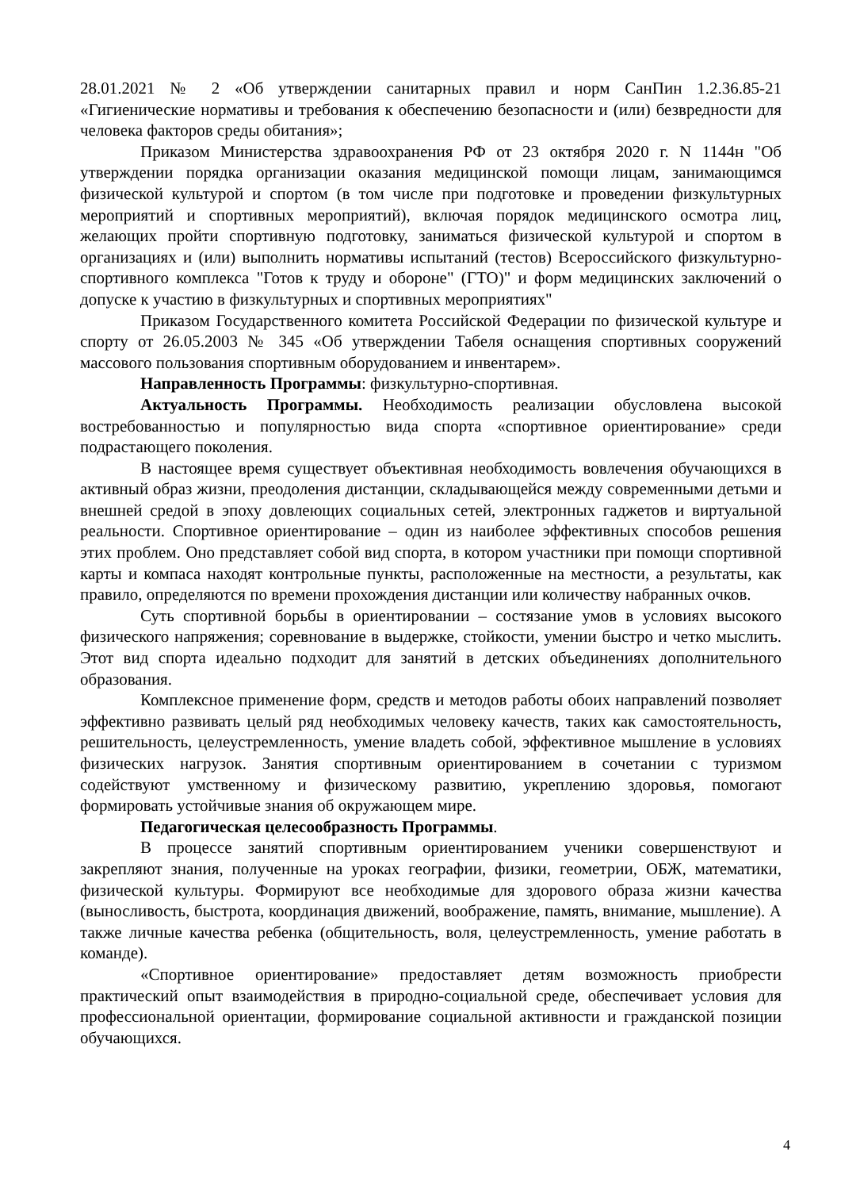28.01.2021 № 2 «Об утверждении санитарных правил и норм СанПин 1.2.36.85-21 «Гигиенические нормативы и требования к обеспечению безопасности и (или) безвредности для человека факторов среды обитания»;
Приказом Министерства здравоохранения РФ от 23 октября 2020 г. N 1144н "Об утверждении порядка организации оказания медицинской помощи лицам, занимающимся физической культурой и спортом (в том числе при подготовке и проведении физкультурных мероприятий и спортивных мероприятий), включая порядок медицинского осмотра лиц, желающих пройти спортивную подготовку, заниматься физической культурой и спортом в организациях и (или) выполнить нормативы испытаний (тестов) Всероссийского физкультурно-спортивного комплекса "Готов к труду и обороне" (ГТО)" и форм медицинских заключений о допуске к участию в физкультурных и спортивных мероприятиях"
Приказом Государственного комитета Российской Федерации по физической культуре и спорту от 26.05.2003 № 345 «Об утверждении Табеля оснащения спортивных сооружений массового пользования спортивным оборудованием и инвентарем».
Направленность Программы: физкультурно-спортивная.
Актуальность Программы. Необходимость реализации обусловлена высокой востребованностью и популярностью вида спорта «спортивное ориентирование» среди подрастающего поколения.
В настоящее время существует объективная необходимость вовлечения обучающихся в активный образ жизни, преодоления дистанции, складывающейся между современными детьми и внешней средой в эпоху довлеющих социальных сетей, электронных гаджетов и виртуальной реальности. Спортивное ориентирование – один из наиболее эффективных способов решения этих проблем. Оно представляет собой вид спорта, в котором участники при помощи спортивной карты и компаса находят контрольные пункты, расположенные на местности, а результаты, как правило, определяются по времени прохождения дистанции или количеству набранных очков.
Суть спортивной борьбы в ориентировании – состязание умов в условиях высокого физического напряжения; соревнование в выдержке, стойкости, умении быстро и четко мыслить. Этот вид спорта идеально подходит для занятий в детских объединениях дополнительного образования.
Комплексное применение форм, средств и методов работы обоих направлений позволяет эффективно развивать целый ряд необходимых человеку качеств, таких как самостоятельность, решительность, целеустремленность, умение владеть собой, эффективное мышление в условиях физических нагрузок. Занятия спортивным ориентированием в сочетании с туризмом содействуют умственному и физическому развитию, укреплению здоровья, помогают формировать устойчивые знания об окружающем мире.
Педагогическая целесообразность Программы.
В процессе занятий спортивным ориентированием ученики совершенствуют и закрепляют знания, полученные на уроках географии, физики, геометрии, ОБЖ, математики, физической культуры. Формируют все необходимые для здорового образа жизни качества (выносливость, быстрота, координация движений, воображение, память, внимание, мышление). А также личные качества ребенка (общительность, воля, целеустремленность, умение работать в команде).
«Спортивное ориентирование» предоставляет детям возможность приобрести практический опыт взаимодействия в природно-социальной среде, обеспечивает условия для профессиональной ориентации, формирование социальной активности и гражданской позиции обучающихся.
4